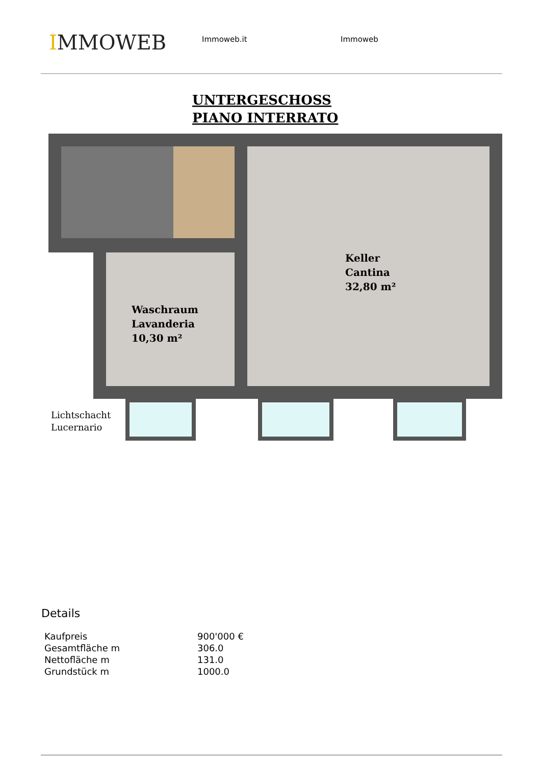IMMOWEB
Immoweb.it Immoweb
UNTERGESCHOSS
PIANO INTERRATO
Keller
Cantina
32,80 m²
Waschraum
Lavanderia
10,30 m²
Lichtschacht
Lucernario
Details
| Kaufpreis | 900'000 € |
| Gesamtfläche m | 306.0 |
| Nettofläche m | 131.0 |
| Grundstück m | 1000.0 |